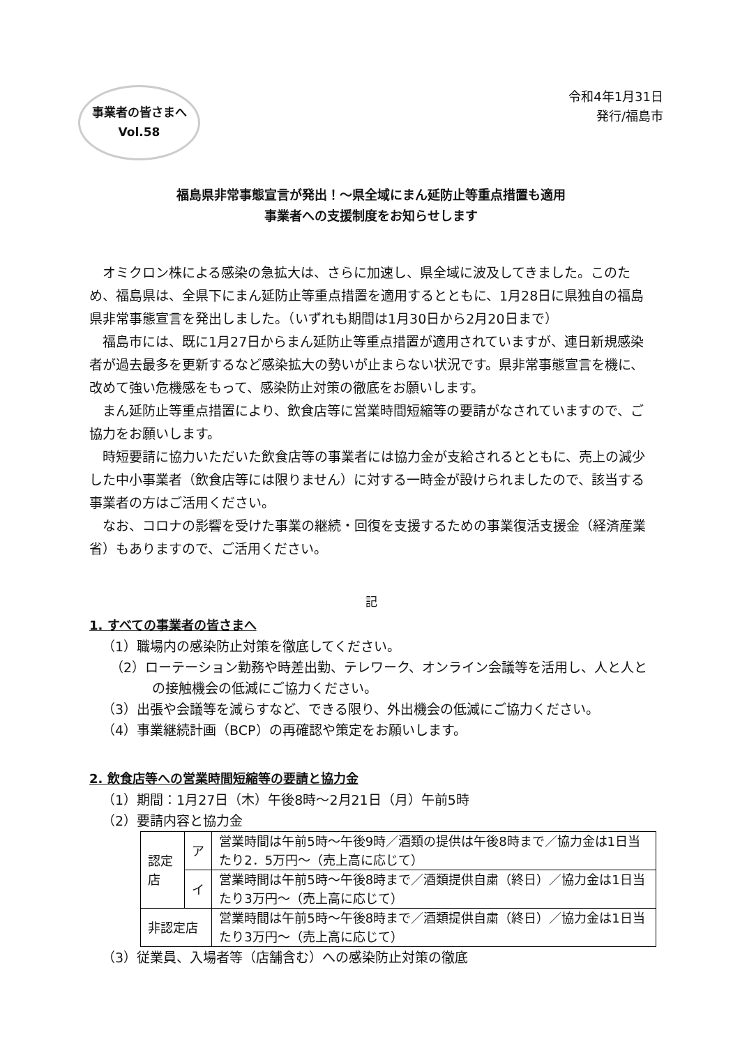令和4年1月31日
発行/福島市
事業者の皆さまへ
Vol.58
福島県非常事態宣言が発出！～県全域にまん延防止等重点措置も適用
事業者への支援制度をお知らせします
オミクロン株による感染の急拡大は、さらに加速し、県全域に波及してきました。このため、福島県は、全県下にまん延防止等重点措置を適用するとともに、1月28日に県独自の福島県非常事態宣言を発出しました。（いずれも期間は1月30日から2月20日まで）
福島市には、既に1月27日からまん延防止等重点措置が適用されていますが、連日新規感染者が過去最多を更新するなど感染拡大の勢いが止まらない状況です。県非常事態宣言を機に、改めて強い危機感をもって、感染防止対策の徹底をお願いします。
まん延防止等重点措置により、飲食店等に営業時間短縮等の要請がなされていますので、ご協力をお願いします。
時短要請に協力いただいた飲食店等の事業者には協力金が支給されるとともに、売上の減少した中小事業者（飲食店等には限りません）に対する一時金が設けられましたので、該当する事業者の方はご活用ください。
なお、コロナの影響を受けた事業の継続・回復を支援するための事業復活支援金（経済産業省）もありますので、ご活用ください。
記
1. すべての事業者の皆さまへ
（1）職場内の感染防止対策を徹底してください。
（2）ローテーション勤務や時差出勤、テレワーク、オンライン会議等を活用し、人と人との接触機会の低減にご協力ください。
（3）出張や会議等を減らすなど、できる限り、外出機会の低減にご協力ください。
（4）事業継続計画（BCP）の再確認や策定をお願いします。
2. 飲食店等への営業時間短縮等の要請と協力金
（1）期間：1月27日（木）午後8時～2月21日（月）午前5時
（2）要請内容と協力金
| 認定店 | ア | 営業時間は午前5時～午後9時／酒類の提供は午後8時まで／協力金は1日当たり2．5万円～（売上高に応じて） |
| | イ | 営業時間は午前5時～午後8時まで／酒類提供自粛（終日）／協力金は1日当たり3万円～（売上高に応じて） |
| 非認定店 | | 営業時間は午前5時～午後8時まで／酒類提供自粛（終日）／協力金は1日当たり3万円～（売上高に応じて） |
（3）従業員、入場者等（店舗含む）への感染防止対策の徹底